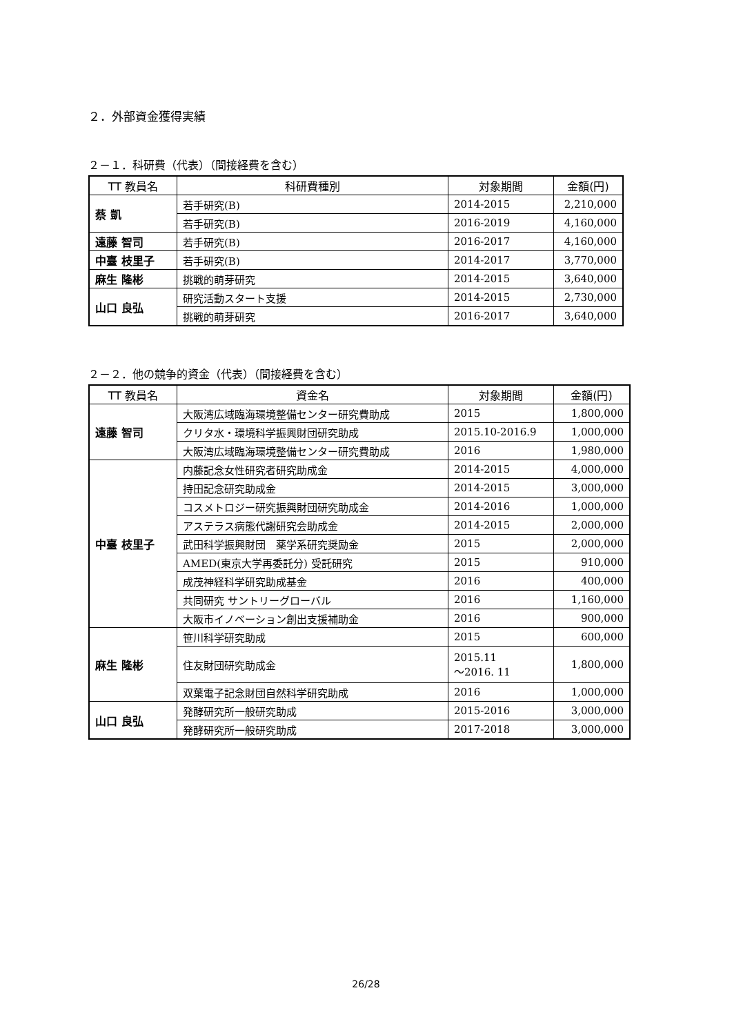２．外部資金獲得実績
２－１．科研費（代表）（間接経費を含む）
| TT 教員名 | 科研費種別 | 対象期間 | 金額(円) |
| --- | --- | --- | --- |
| 蔡 凱 | 若手研究(B) | 2014-2015 | 2,210,000 |
| | 若手研究(B) | 2016-2019 | 4,160,000 |
| 遠藤 智司 | 若手研究(B) | 2016-2017 | 4,160,000 |
| 中臺 枝里子 | 若手研究(B) | 2014-2017 | 3,770,000 |
| 麻生 隆彬 | 挑戦的萌芽研究 | 2014-2015 | 3,640,000 |
| 山口 良弘 | 研究活動スタート支援 | 2014-2015 | 2,730,000 |
| | 挑戦的萌芽研究 | 2016-2017 | 3,640,000 |
２－２．他の競争的資金（代表）（間接経費を含む）
| TT 教員名 | 資金名 | 対象期間 | 金額(円) |
| --- | --- | --- | --- |
| 遠藤 智司 | 大阪湾広域臨海環境整備センター研究費助成 | 2015 | 1,800,000 |
| | クリタ水・環境科学振興財団研究助成 | 2015.10-2016.9 | 1,000,000 |
| | 大阪湾広域臨海環境整備センター研究費助成 | 2016 | 1,980,000 |
| 中臺 枝里子 | 内藤記念女性研究者研究助成金 | 2014-2015 | 4,000,000 |
| | 持田記念研究助成金 | 2014-2015 | 3,000,000 |
| | コスメトロジー研究振興財団研究助成金 | 2014-2016 | 1,000,000 |
| | アステラス病態代謝研究会助成金 | 2014-2015 | 2,000,000 |
| | 武田科学振興財団 薬学系研究奨励金 | 2015 | 2,000,000 |
| | AMED(東京大学再委託分) 受託研究 | 2015 | 910,000 |
| | 成茂神経科学研究助成基金 | 2016 | 400,000 |
| | 共同研究 サントリーグローバル | 2016 | 1,160,000 |
| | 大阪市イノベーション創出支援補助金 | 2016 | 900,000 |
| 麻生 隆彬 | 笹川科学研究助成 | 2015 | 600,000 |
| | 住友財団研究助成金 | 2015.11 ～2016. 11 | 1,800,000 |
| | 双葉電子記念財団自然科学研究助成 | 2016 | 1,000,000 |
| 山口 良弘 | 発酵研究所一般研究助成 | 2015-2016 | 3,000,000 |
| | 発酵研究所一般研究助成 | 2017-2018 | 3,000,000 |
26/28